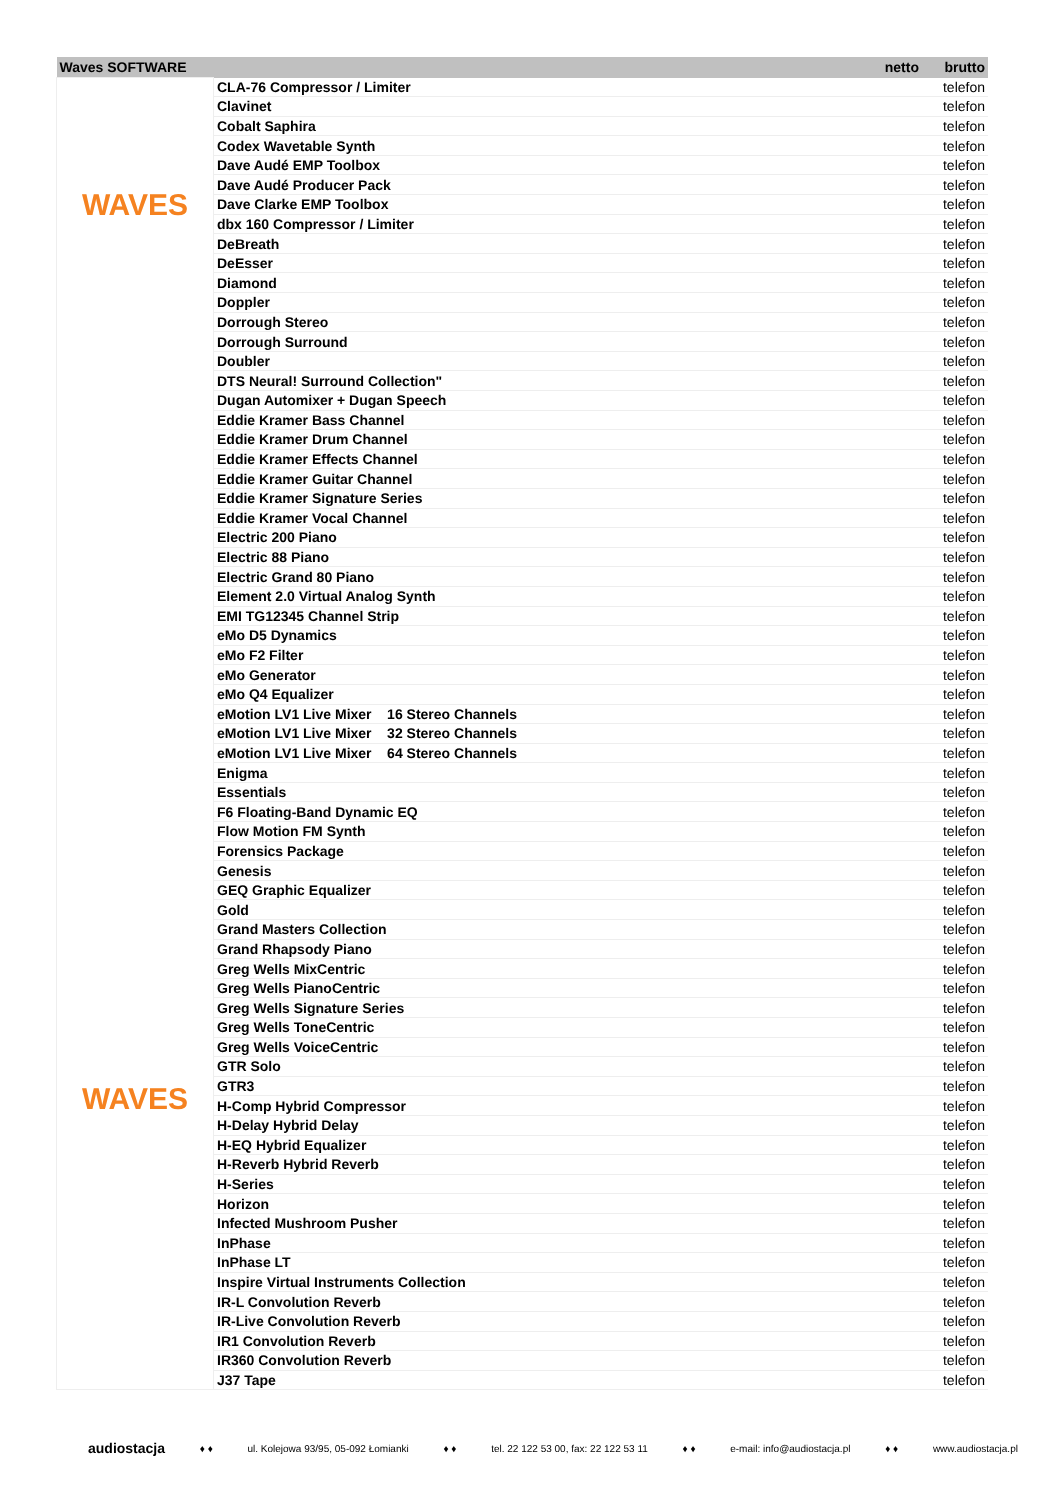| Waves SOFTWARE | | netto | brutto |
| --- | --- | --- | --- |
| WAVES WAVES | CLA-76 Compressor / Limiter | | telefon |
| | Clavinet | | telefon |
| | Cobalt Saphira | | telefon |
| | Codex Wavetable Synth | | telefon |
| | Dave Audé EMP Toolbox | | telefon |
| | Dave Audé Producer Pack | | telefon |
| | Dave Clarke EMP Toolbox | | telefon |
| | dbx 160 Compressor / Limiter | | telefon |
| | DeBreath | | telefon |
| | DeEsser | | telefon |
| | Diamond | | telefon |
| | Doppler | | telefon |
| | Dorrough Stereo | | telefon |
| | Dorrough Surround | | telefon |
| | Doubler | | telefon |
| | DTS Neural! Surround Collection" | | telefon |
| | Dugan Automixer + Dugan Speech | | telefon |
| | Eddie Kramer Bass Channel | | telefon |
| | Eddie Kramer Drum Channel | | telefon |
| | Eddie Kramer Effects Channel | | telefon |
| | Eddie Kramer Guitar Channel | | telefon |
| | Eddie Kramer Signature Series | | telefon |
| | Eddie Kramer Vocal Channel | | telefon |
| | Electric 200 Piano | | telefon |
| | Electric 88 Piano | | telefon |
| | Electric Grand 80 Piano | | telefon |
| | Element 2.0 Virtual Analog Synth | | telefon |
| | EMI TG12345 Channel Strip | | telefon |
| | eMo D5 Dynamics | | telefon |
| | eMo F2 Filter | | telefon |
| | eMo Generator | | telefon |
| | eMo Q4 Equalizer | | telefon |
| | eMotion LV1 Live Mixer 16 Stereo Channels | | telefon |
| | eMotion LV1 Live Mixer 32 Stereo Channels | | telefon |
| | eMotion LV1 Live Mixer 64 Stereo Channels | | telefon |
| | Enigma | | telefon |
| | Essentials | | telefon |
| | F6 Floating-Band Dynamic EQ | | telefon |
| | Flow Motion FM Synth | | telefon |
| | Forensics Package | | telefon |
| | Genesis | | telefon |
| | GEQ Graphic Equalizer | | telefon |
| | Gold | | telefon |
| | Grand Masters Collection | | telefon |
| | Grand Rhapsody Piano | | telefon |
| | Greg Wells MixCentric | | telefon |
| | Greg Wells PianoCentric | | telefon |
| | Greg Wells Signature Series | | telefon |
| | Greg Wells ToneCentric | | telefon |
| | Greg Wells VoiceCentric | | telefon |
| | GTR Solo | | telefon |
| | GTR3 | | telefon |
| | H-Comp Hybrid Compressor | | telefon |
| | H-Delay Hybrid Delay | | telefon |
| | H-EQ Hybrid Equalizer | | telefon |
| | H-Reverb Hybrid Reverb | | telefon |
| | H-Series | | telefon |
| | Horizon | | telefon |
| | Infected Mushroom Pusher | | telefon |
| | InPhase | | telefon |
| | InPhase LT | | telefon |
| | Inspire Virtual Instruments Collection | | telefon |
| | IR-L Convolution Reverb | | telefon |
| | IR-Live Convolution Reverb | | telefon |
| | IR1 Convolution Reverb | | telefon |
| | IR360 Convolution Reverb | | telefon |
| | J37 Tape | | telefon |
audiostacja ♦ ♦ ul. Kolejowa 93/95, 05-092 Łomianki ♦ ♦ tel. 22 122 53 00, fax: 22 122 53 11 ♦ ♦ e-mail: info@audiostacja.pl ♦ ♦ www.audiostacja.pl